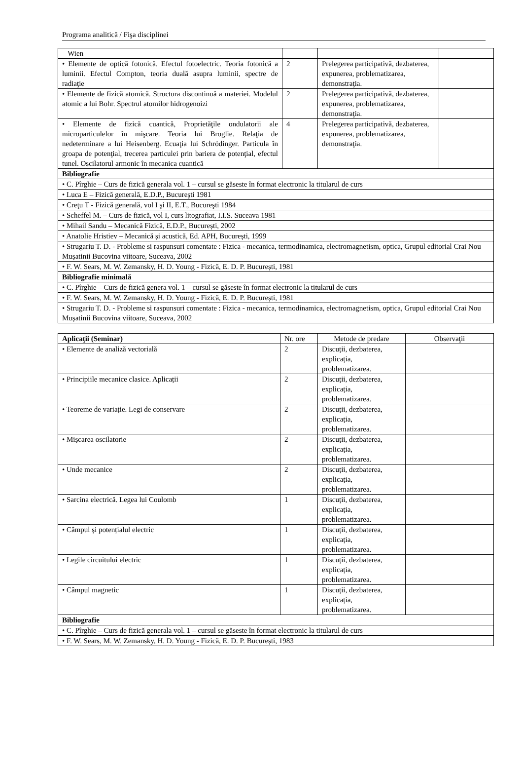Programa analitică / Fişa disciplinei
| Wien | | | |
| • Elemente de optică fotonică. Efectul fotoelectric. Teoria fotonică a luminii. Efectul Compton, teoria duală asupra luminii, spectre de radiaţie | 2 | Prelegerea participativă, dezbaterea, expunerea, problematizarea, demonstraţia. | |
| • Elemente de fizică atomică. Structura discontinuă a materiei. Modelul atomic a lui Bohr. Spectrul atomilor hidrogenoizi | 2 | Prelegerea participativă, dezbaterea, expunerea, problematizarea, demonstraţia. | |
| • Elemente de fizică cuantică, Proprietăţile ondulatorii ale microparticulelor în mişcare. Teoria lui Broglie. Relaţia de nedeterminare a lui Heisenberg. Ecuaţia lui Schrödinger. Particula în groapa de potenţial, trecerea particulei prin bariera de potenţial, efectul tunel. Oscilatorul armonic în mecanica cuantică | 4 | Prelegerea participativă, dezbaterea, expunerea, problematizarea, demonstraţia. | |
| Bibliografie | | | |
| • C. Pîrghie – Curs de fizică generala vol. 1 – cursul se găseste în format electronic la titularul de curs | | | |
| • Luca E – Fizică generală, E.D.P., Bucureşti 1981 | | | |
| • Creţu T - Fizică generală, vol I şi II, E.T., Bucureşti 1984 | | | |
| • Scheffel M. – Curs de fizică, vol I, curs litografiat, I.I.S. Suceava 1981 | | | |
| • Mihail Sandu – Mecanică Fizică, E.D.P., București, 2002 | | | |
| • Anatolie Hristiev – Mecanică și acustică, Ed. APH, București, 1999 | | | |
| • Strugariu T. D. - Probleme si raspunsuri comentate : Fizica - mecanica, termodinamica, electromagnetism, optica, Grupul editorial Crai Nou Mușatinii Bucovina viitoare, Suceava, 2002 | | | |
| • F. W. Sears, M. W. Zemansky, H. D. Young - Fizică, E. D. P. București, 1981 | | | |
| Bibliografie minimală | | | |
| • C. Pîrghie – Curs de fizică genera vol. 1 – cursul se găseste în format electronic la titularul de curs | | | |
| • F. W. Sears, M. W. Zemansky, H. D. Young - Fizică, E. D. P. București, 1981 | | | |
| • Strugariu T. D. - Probleme si raspunsuri comentate : Fizica - mecanica, termodinamica, electromagnetism, optica, Grupul editorial Crai Nou Mușatinii Bucovina viitoare, Suceava, 2002 | | | |
| Aplicaţii (Seminar) | Nr. ore | Metode de predare | Observaţii |
| --- | --- | --- | --- |
| • Elemente de analiză vectorială | 2 | Discuții, dezbaterea, explicația, problematizarea. | |
| • Principiile mecanice clasice. Aplicații | 2 | Discuții, dezbaterea, explicația, problematizarea. | |
| • Teoreme de variație. Legi de conservare | 2 | Discuții, dezbaterea, explicația, problematizarea. | |
| • Mișcarea oscilatorie | 2 | Discuții, dezbaterea, explicația, problematizarea. | |
| • Unde mecanice | 2 | Discuții, dezbaterea, explicația, problematizarea. | |
| • Sarcina electrică. Legea lui Coulomb | 1 | Discuții, dezbaterea, explicația, problematizarea. | |
| • Câmpul și potențialul electric | 1 | Discuții, dezbaterea, explicația, problematizarea. | |
| • Legile circuitului electric | 1 | Discuții, dezbaterea, explicația, problematizarea. | |
| • Câmpul magnetic | 1 | Discuții, dezbaterea, explicația, problematizarea. | |
| Bibliografie | | | |
| • C. Pîrghie – Curs de fizică generala vol. 1 – cursul se găseste în format electronic la titularul de curs | | | |
| • F. W. Sears, M. W. Zemansky, H. D. Young - Fizică, E. D. P. București, 1983 | | | |